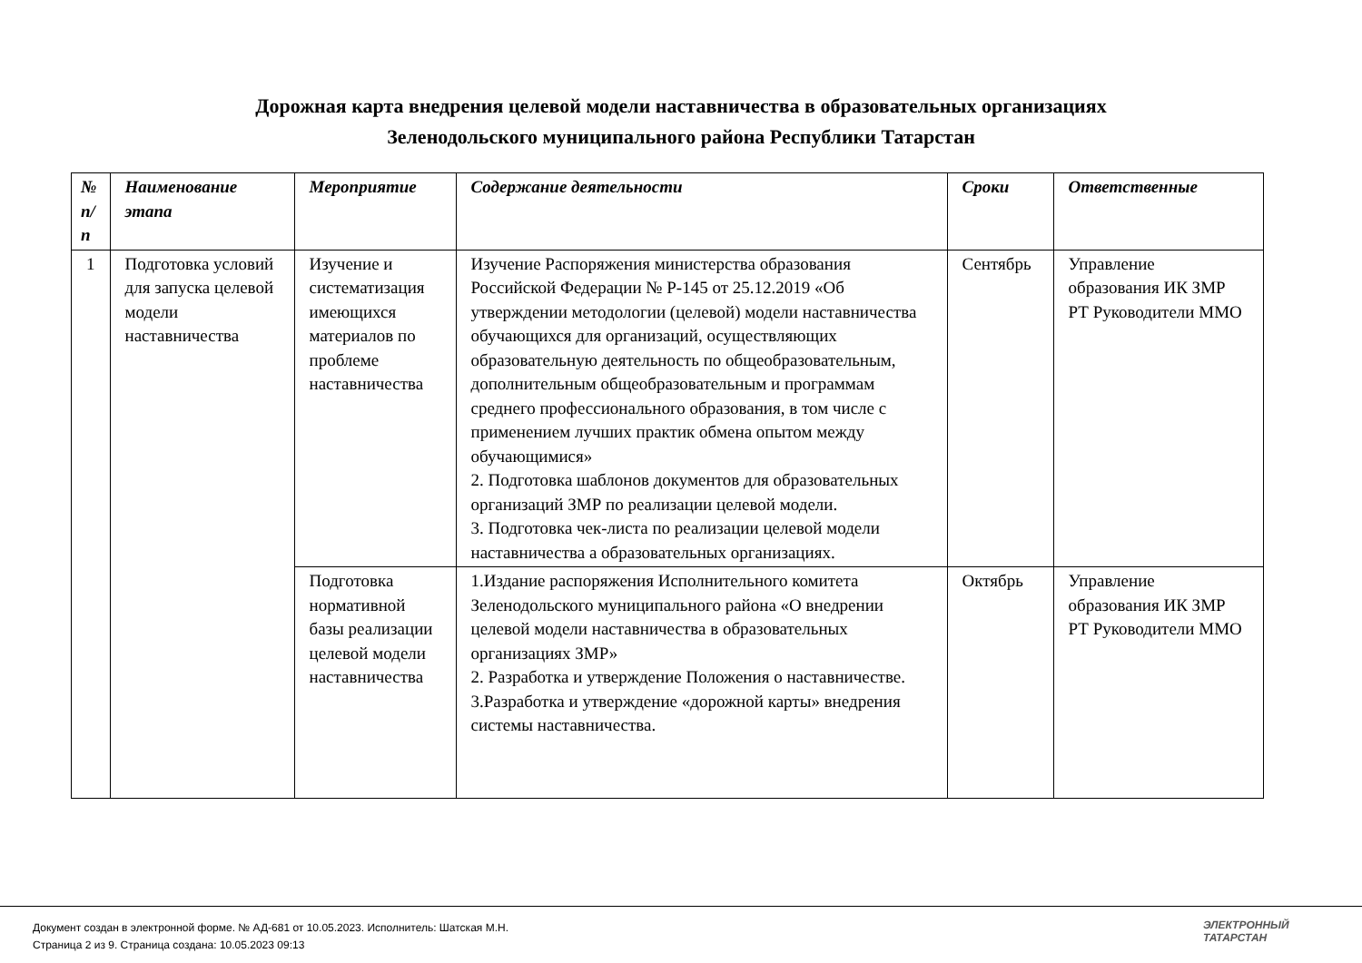Дорожная карта внедрения целевой модели наставничества в образовательных организациях
Зеленодольского муниципального района Республики Татарстан
| № п/п | Наименование этапа | Мероприятие | Содержание деятельности | Сроки | Ответственные |
| --- | --- | --- | --- | --- | --- |
| 1 | Подготовка условий для запуска целевой модели наставничества | Изучение и систематизация имеющихся материалов по проблеме наставничества | Изучение Распоряжения министерства образования Российской Федерации № Р-145 от 25.12.2019 «Об утверждении методологии (целевой) модели наставничества обучающихся для организаций, осуществляющих образовательную деятельность по общеобразовательным, дополнительным общеобразовательным и программам среднего профессионального образования, в том числе с применением лучших практик обмена опытом между обучающимися» 2. Подготовка шаблонов документов для образовательных организаций ЗМР по реализации целевой модели. 3. Подготовка чек-листа по реализации целевой модели наставничества а образовательных организациях. | Сентябрь | Управление образования ИК ЗМР РТ Руководители ММО |
| | | Подготовка нормативной базы реализации целевой модели наставничества | 1.Издание распоряжения Исполнительного комитета Зеленодольского муниципального района «О внедрении целевой модели наставничества в образовательных организациях ЗМР» 2. Разработка и утверждение Положения о наставничестве. 3.Разработка и утверждение «дорожной карты» внедрения системы наставничества. | Октябрь | Управление образования ИК ЗМР РТ Руководители ММО |
Документ создан в электронной форме. № АД-681 от 10.05.2023. Исполнитель: Шатская М.Н.
Страница 2 из 9. Страница создана: 10.05.2023 09:13
ЭЛЕКТРОННЫЙ
ТАТАРСТАН